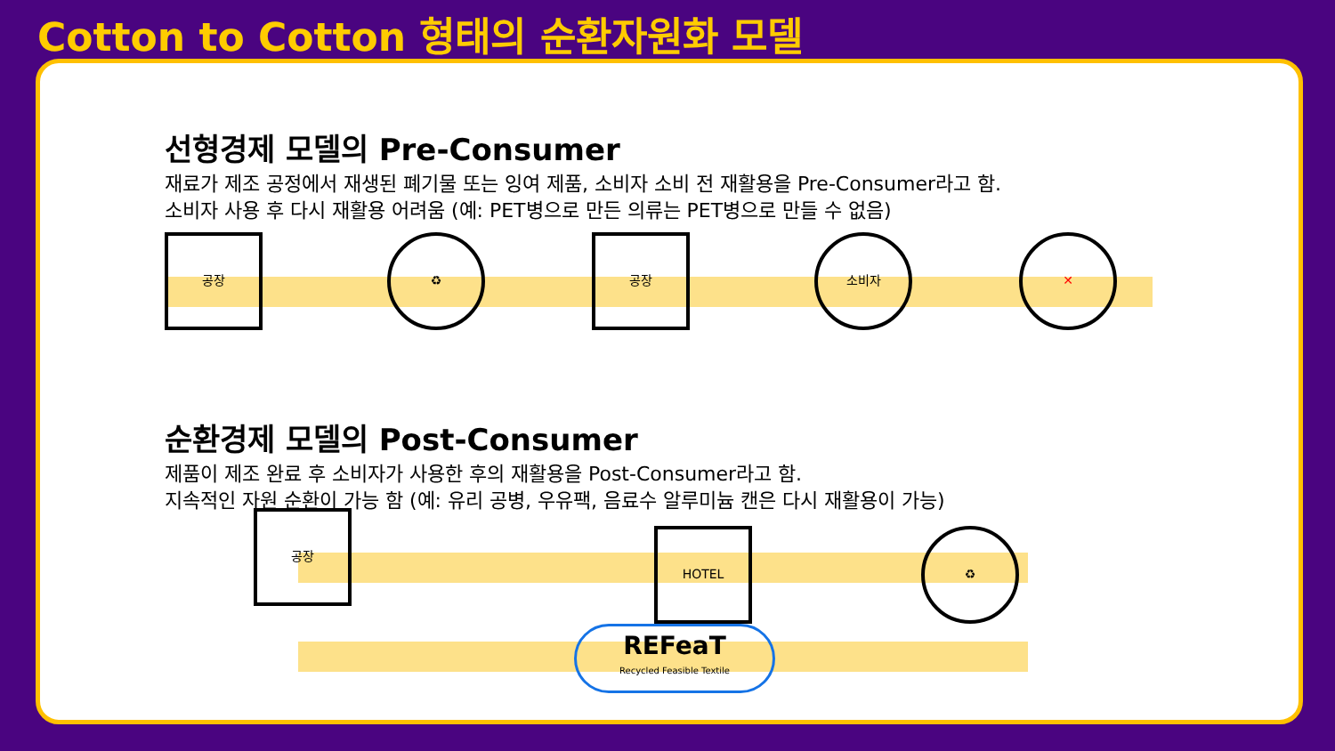Cotton to Cotton 형태의 순환자원화 모델
선형경제 모델의 Pre-Consumer
재료가 제조 공정에서 재생된 폐기물 또는 잉여 제품, 소비자 소비 전 재활용을 Pre-Consumer라고 함.
소비자 사용 후 다시 재활용 어려움 (예: PET병으로 만든 의류는 PET병으로 만들 수 없음)
공장 ♻ 공장 소비자 ✕
순환경제 모델의 Post-Consumer
제품이 제조 완료 후 소비자가 사용한 후의 재활용을 Post-Consumer라고 함.
지속적인 자원 순환이 가능 함 (예: 유리 공병, 우유팩, 음료수 알루미늄 캔은 다시 재활용이 가능)
공장
HOTEL ♻
REFeaT
Recycled Feasible Textile